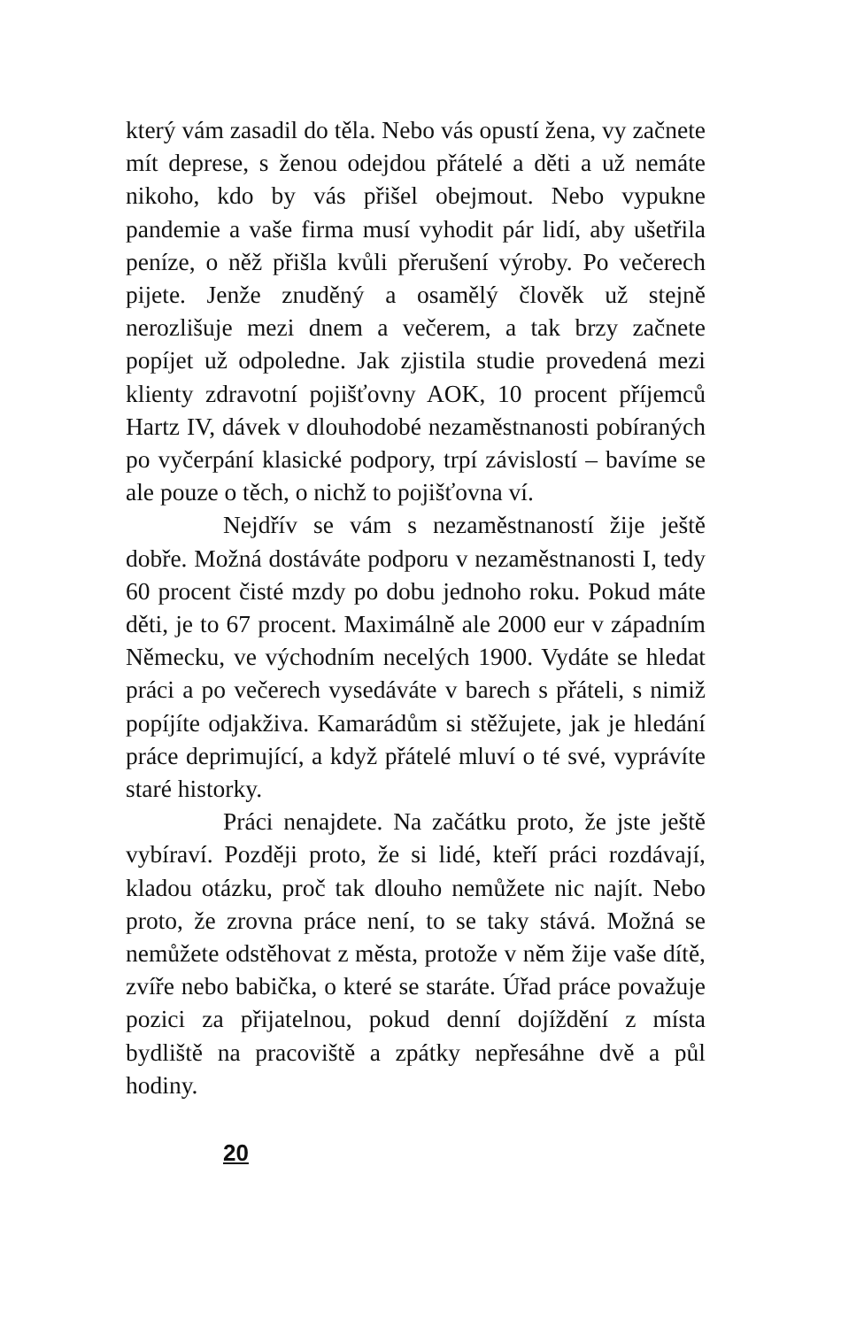který vám zasadil do těla. Nebo vás opustí žena, vy začnete mít deprese, s ženou odejdou přátelé a děti a už nemáte nikoho, kdo by vás přišel obejmout. Nebo vypukne pandemie a vaše firma musí vyhodit pár lidí, aby ušetřila peníze, o něž přišla kvůli přerušení výroby. Po večerech pijete. Jenže znuděný a osamělý člověk už stejně nerozlišuje mezi dnem a večerem, a tak brzy začnete popíjet už odpoledne. Jak zjistila studie provedená mezi klienty zdravotní pojišťovny AOK, 10 procent příjemců Hartz IV, dávek v dlouhodobé nezaměstnanosti pobíraných po vyčerpání klasické podpory, trpí závislostí – bavíme se ale pouze o těch, o nichž to pojišťovna ví.
Nejdřív se vám s nezaměstnaností žije ještě dobře. Možná dostáváte podporu v nezaměstnanosti I, tedy 60 procent čisté mzdy po dobu jednoho roku. Pokud máte děti, je to 67 procent. Maximálně ale 2000 eur v západním Německu, ve východním necelých 1900. Vydáte se hledat práci a po večerech vysedáváte v barech s přáteli, s nimiž popíjíte odjakživa. Kamarádům si stěžujete, jak je hledání práce deprimující, a když přátelé mluví o té své, vyprávíte staré historky.
Práci nenajdete. Na začátku proto, že jste ještě vybíraví. Později proto, že si lidé, kteří práci rozdávají, kladou otázku, proč tak dlouho nemůžete nic najít. Nebo proto, že zrovna práce není, to se taky stává. Možná se nemůžete odstěhovat z města, protože v něm žije vaše dítě, zvíře nebo babička, o které se staráte. Úřad práce považuje pozici za přijatelnou, pokud denní dojíždění z místa bydliště na pracoviště a zpátky nepřesáhne dvě a půl hodiny.
20